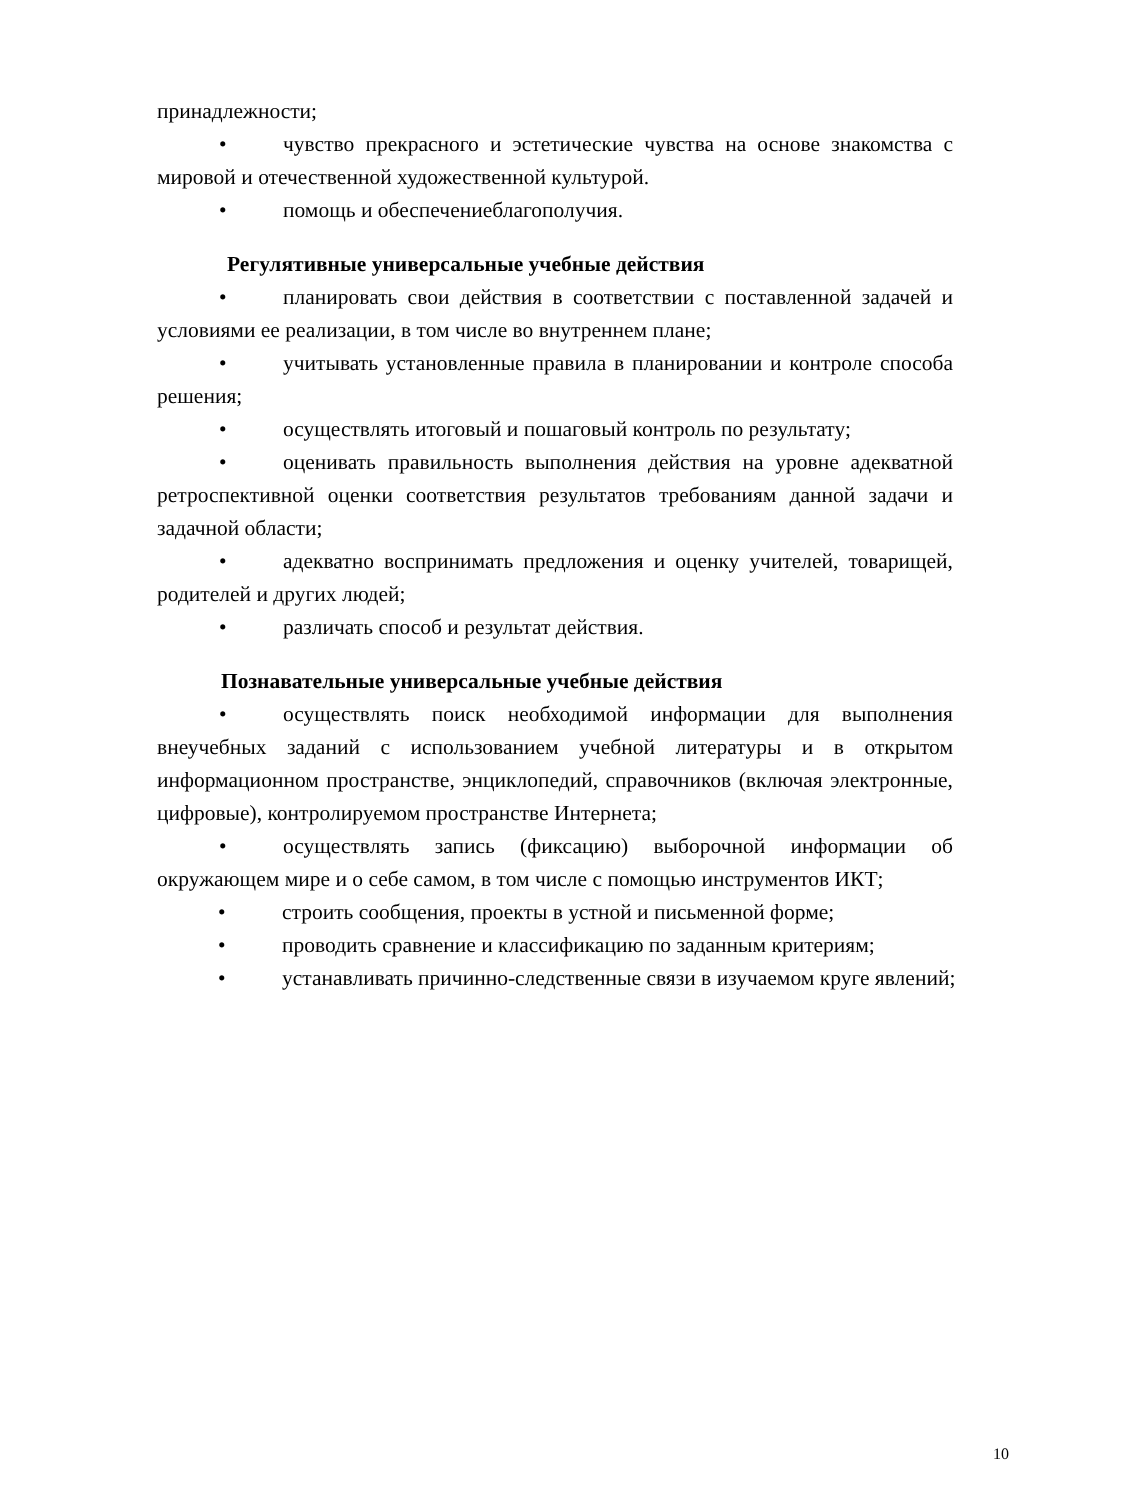принадлежности;
• чувство прекрасного и эстетические чувства на основе знакомства с мировой и отечественной художественной культурой.
• помощь и обеспечениеблагополучия.
Регулятивные универсальные учебные действия
• планировать свои действия в соответствии с поставленной задачей и условиями ее реализации, в том числе во внутреннем плане;
• учитывать установленные правила в планировании и контроле способа решения;
• осуществлять итоговый и пошаговый контроль по результату;
• оценивать правильность выполнения действия на уровне адекватной ретроспективной оценки соответствия результатов требованиям данной задачи и задачной области;
• адекватно воспринимать предложения и оценку учителей, товарищей, родителей и других людей;
• различать способ и результат действия.
Познавательные универсальные учебные действия
• осуществлять поиск необходимой информации для выполнения внеучебных заданий с использованием учебной литературы и в открытом информационном пространстве, энциклопедий, справочников (включая электронные, цифровые), контролируемом пространстве Интернета;
• осуществлять запись (фиксацию) выборочной информации об окружающем мире и о себе самом, в том числе с помощью инструментов ИКТ;
• строить сообщения, проекты в устной и письменной форме;
• проводить сравнение и классификацию по заданным критериям;
• устанавливать причинно-следственные связи в изучаемом круге явлений;
10